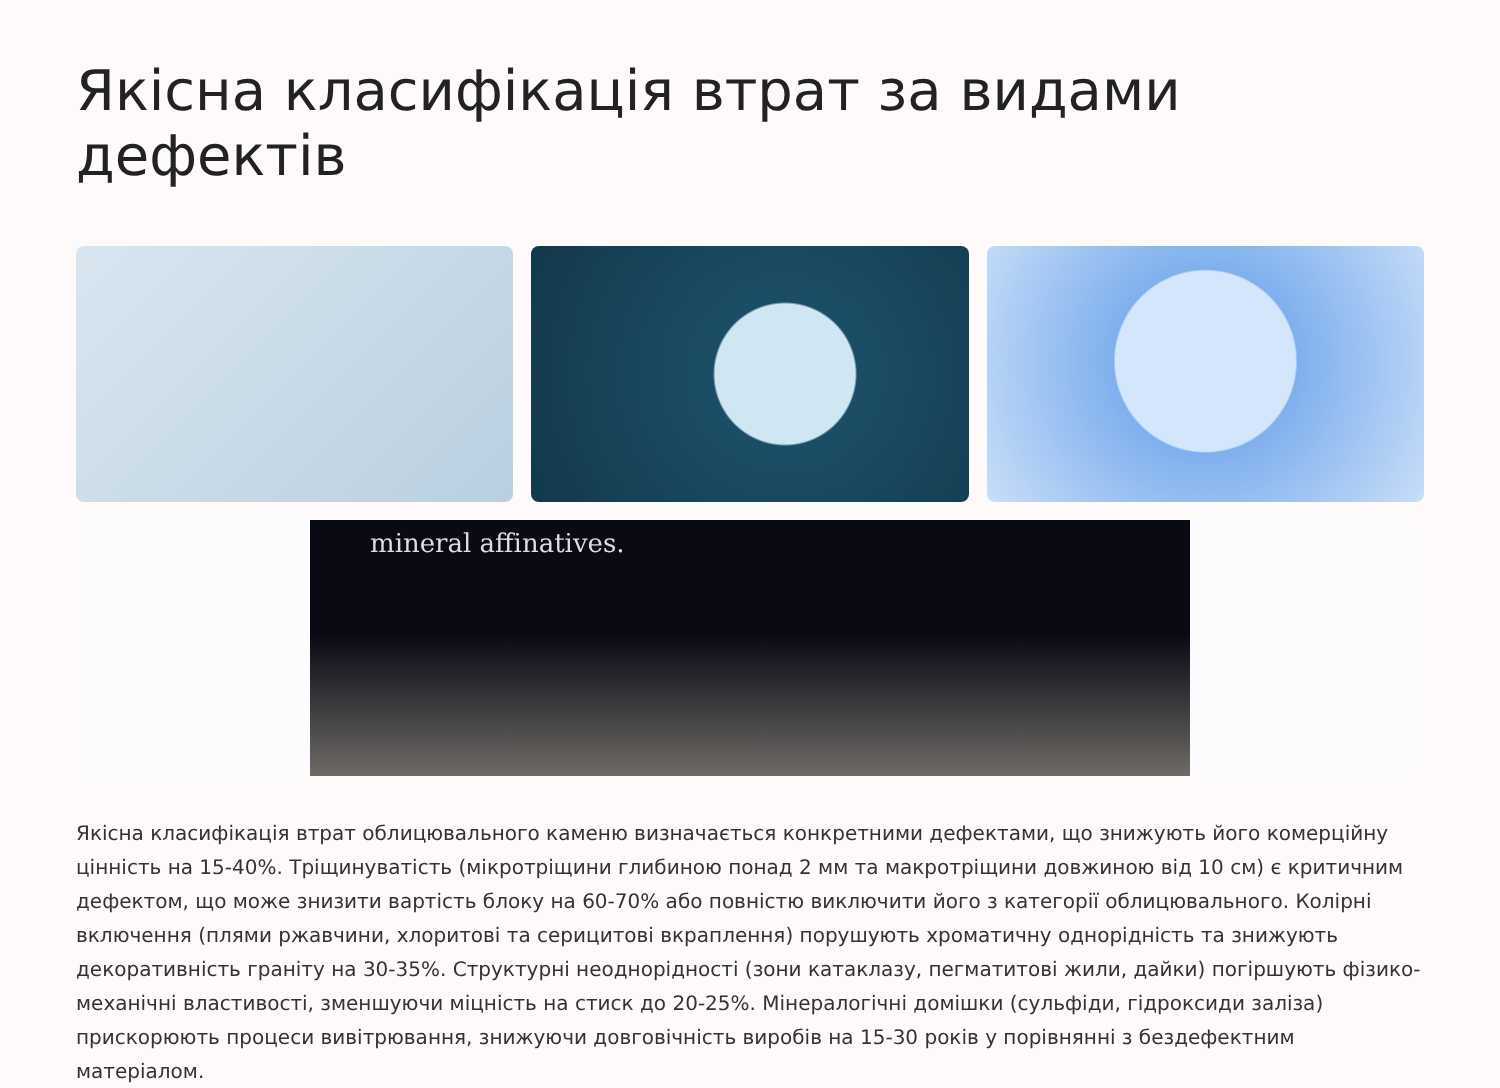Якісна класифікація втрат за видами дефектів
mineral affinatives.
Якісна класифікація втрат облицювального каменю визначається конкретними дефектами, що знижують його комерційну цінність на 15-40%. Тріщинуватість (мікротріщини глибиною понад 2 мм та макротріщини довжиною від 10 см) є критичним дефектом, що може знизити вартість блоку на 60-70% або повністю виключити його з категорії облицювального. Колірні включення (плями ржавчини, хлоритові та серицитові вкраплення) порушують хроматичну однорідність та знижують декоративність граніту на 30-35%. Структурні неоднорідності (зони катаклазу, пегматитові жили, дайки) погіршують фізико-механічні властивості, зменшуючи міцність на стиск до 20-25%. Мінералогічні домішки (сульфіди, гідроксиди заліза) прискорюють процеси вивітрювання, знижуючи довговічність виробів на 15-30 років у порівнянні з бездефектним матеріалом.